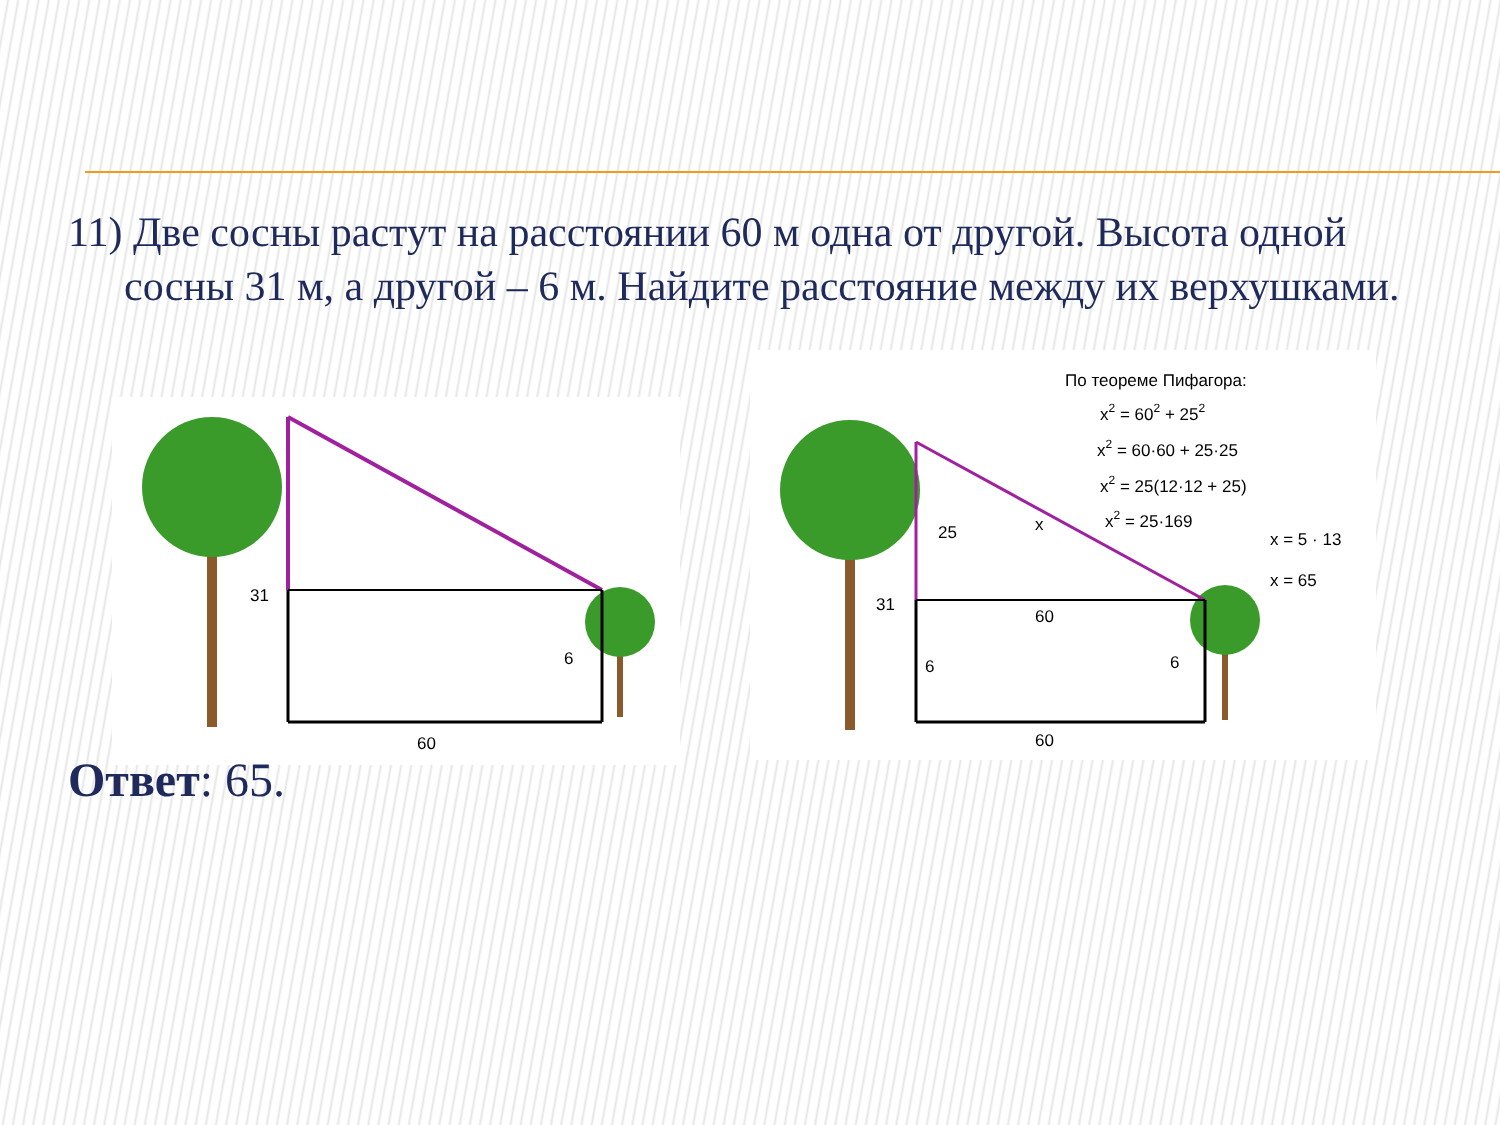11) Две сосны растут на расстоянии 60 м одна от другой. Высота одной сосны 31 м, а другой – 6 м. Найдите расстояние между их верхушками.
31
6
60
25
x
31
60
6
6
60
По теореме Пифагора:
x2 = 602 + 252
x2 = 60·60 + 25·25
x2 = 25(12·12 + 25)
x2 = 25·169
x = 5 · 13
x = 65
Ответ: 65.